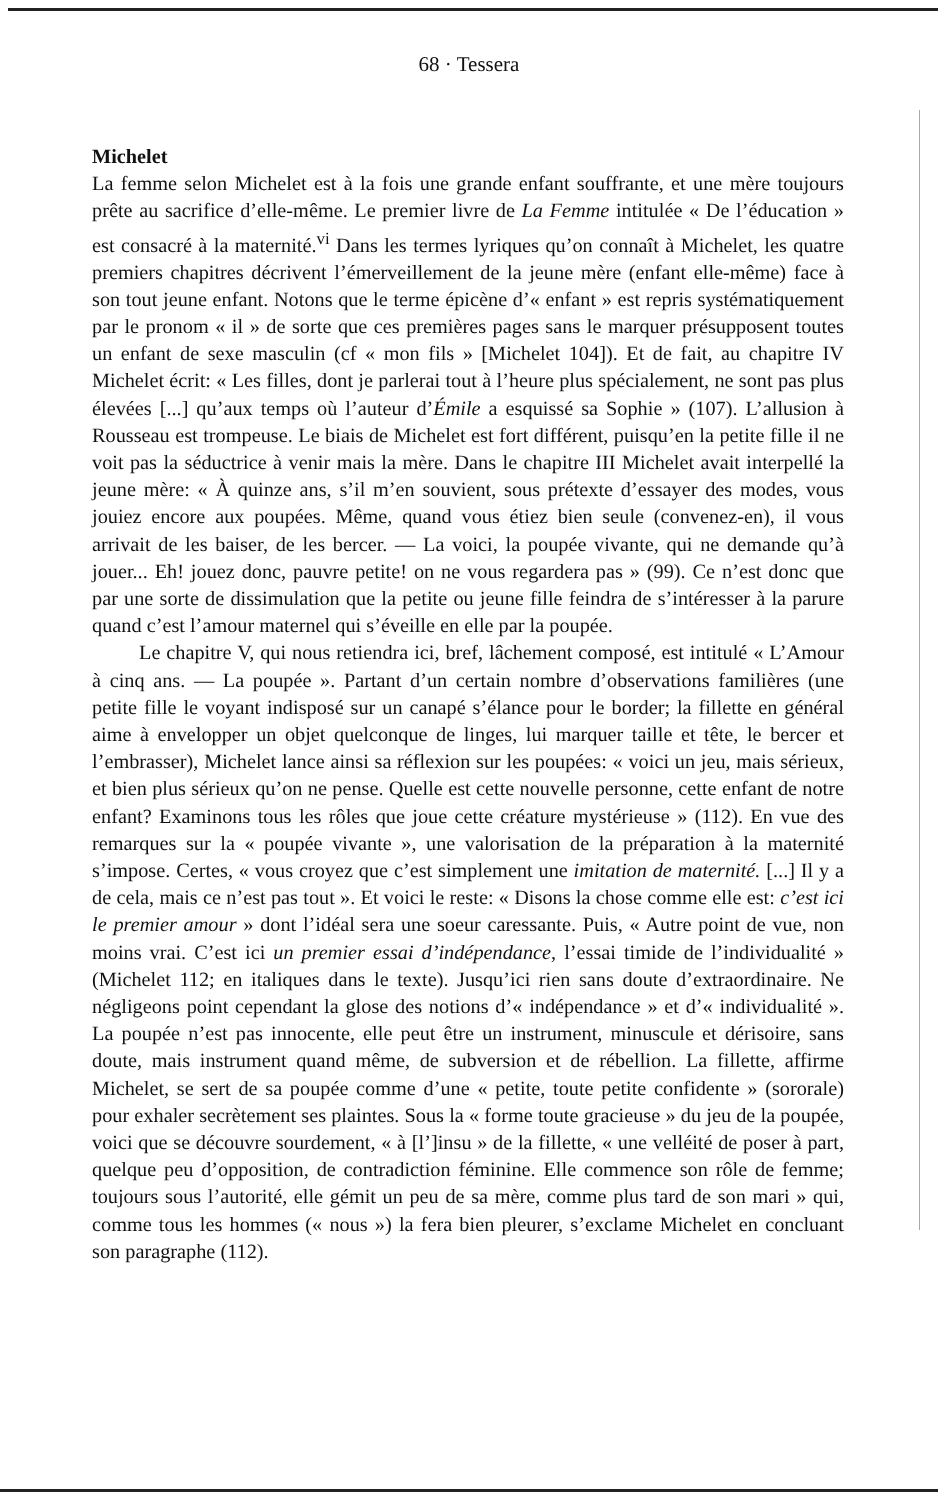68 · Tessera
Michelet
La femme selon Michelet est à la fois une grande enfant souffrante, et une mère toujours prête au sacrifice d’elle-même. Le premier livre de La Femme intitulée « De l’éducation » est consacré à la maternité.<sup>vi</sup> Dans les termes lyriques qu’on connaît à Michelet, les quatre premiers chapitres décrivent l’émerveillement de la jeune mère (enfant elle-même) face à son tout jeune enfant. Notons que le terme épicène d’« enfant » est repris systématiquement par le pronom « il » de sorte que ces premières pages sans le marquer présupposent toutes un enfant de sexe masculin (cf « mon fils » [Michelet 104]). Et de fait, au chapitre IV Michelet écrit: « Les filles, dont je parlerai tout à l’heure plus spécialement, ne sont pas plus élevées [...] qu’aux temps où l’auteur d’Émile a esquissé sa Sophie » (107). L’allusion à Rousseau est trompeuse. Le biais de Michelet est fort différent, puisqu’en la petite fille il ne voit pas la séductrice à venir mais la mère. Dans le chapitre III Michelet avait interpellé la jeune mère: « À quinze ans, s’il m’en souvient, sous prétexte d’essayer des modes, vous jouiez encore aux poupées. Même, quand vous étiez bien seule (convenez-en), il vous arrivait de les baiser, de les bercer. — La voici, la poupée vivante, qui ne demande qu’à jouer... Eh! jouez donc, pauvre petite! on ne vous regardera pas » (99). Ce n’est donc que par une sorte de dissimulation que la petite ou jeune fille feindra de s’intéresser à la parure quand c’est l’amour maternel qui s’éveille en elle par la poupée.
Le chapitre V, qui nous retiendra ici, bref, lâchement composé, est intitulé « L’Amour à cinq ans. — La poupée ». Partant d’un certain nombre d’observations familières (une petite fille le voyant indisposé sur un canapé s’élance pour le border; la fillette en général aime à envelopper un objet quelconque de linges, lui marquer taille et tête, le bercer et l’embrasser), Michelet lance ainsi sa réflexion sur les poupées: « voici un jeu, mais sérieux, et bien plus sérieux qu’on ne pense. Quelle est cette nouvelle personne, cette enfant de notre enfant? Examinons tous les rôles que joue cette créature mystérieuse » (112). En vue des remarques sur la « poupée vivante », une valorisation de la préparation à la maternité s’impose. Certes, « vous croyez que c’est simplement une imitation de maternité. [...] Il y a de cela, mais ce n’est pas tout ». Et voici le reste: « Disons la chose comme elle est: c’est ici le premier amour » dont l’idéal sera une soeur caressante. Puis, « Autre point de vue, non moins vrai. C’est ici un premier essai d’indépendance, l’essai timide de l’individualité » (Michelet 112; en italiques dans le texte). Jusqu’ici rien sans doute d’extraordinaire. Ne négligeons point cependant la glose des notions d’« indépendance » et d’« individualité ». La poupée n’est pas innocente, elle peut être un instrument, minuscule et dérisoire, sans doute, mais instrument quand même, de subversion et de rébellion. La fillette, affirme Michelet, se sert de sa poupée comme d’une « petite, toute petite confidente » (sororale) pour exhaler secrètement ses plaintes. Sous la « forme toute gracieuse » du jeu de la poupée, voici que se découvre sourdement, « à [l’]insu » de la fillette, « une velléité de poser à part, quelque peu d’opposition, de contradiction féminine. Elle commence son rôle de femme; toujours sous l’autorité, elle gémit un peu de sa mère, comme plus tard de son mari » qui, comme tous les hommes (« nous ») la fera bien pleurer, s’exclame Michelet en concluant son paragraphe (112).